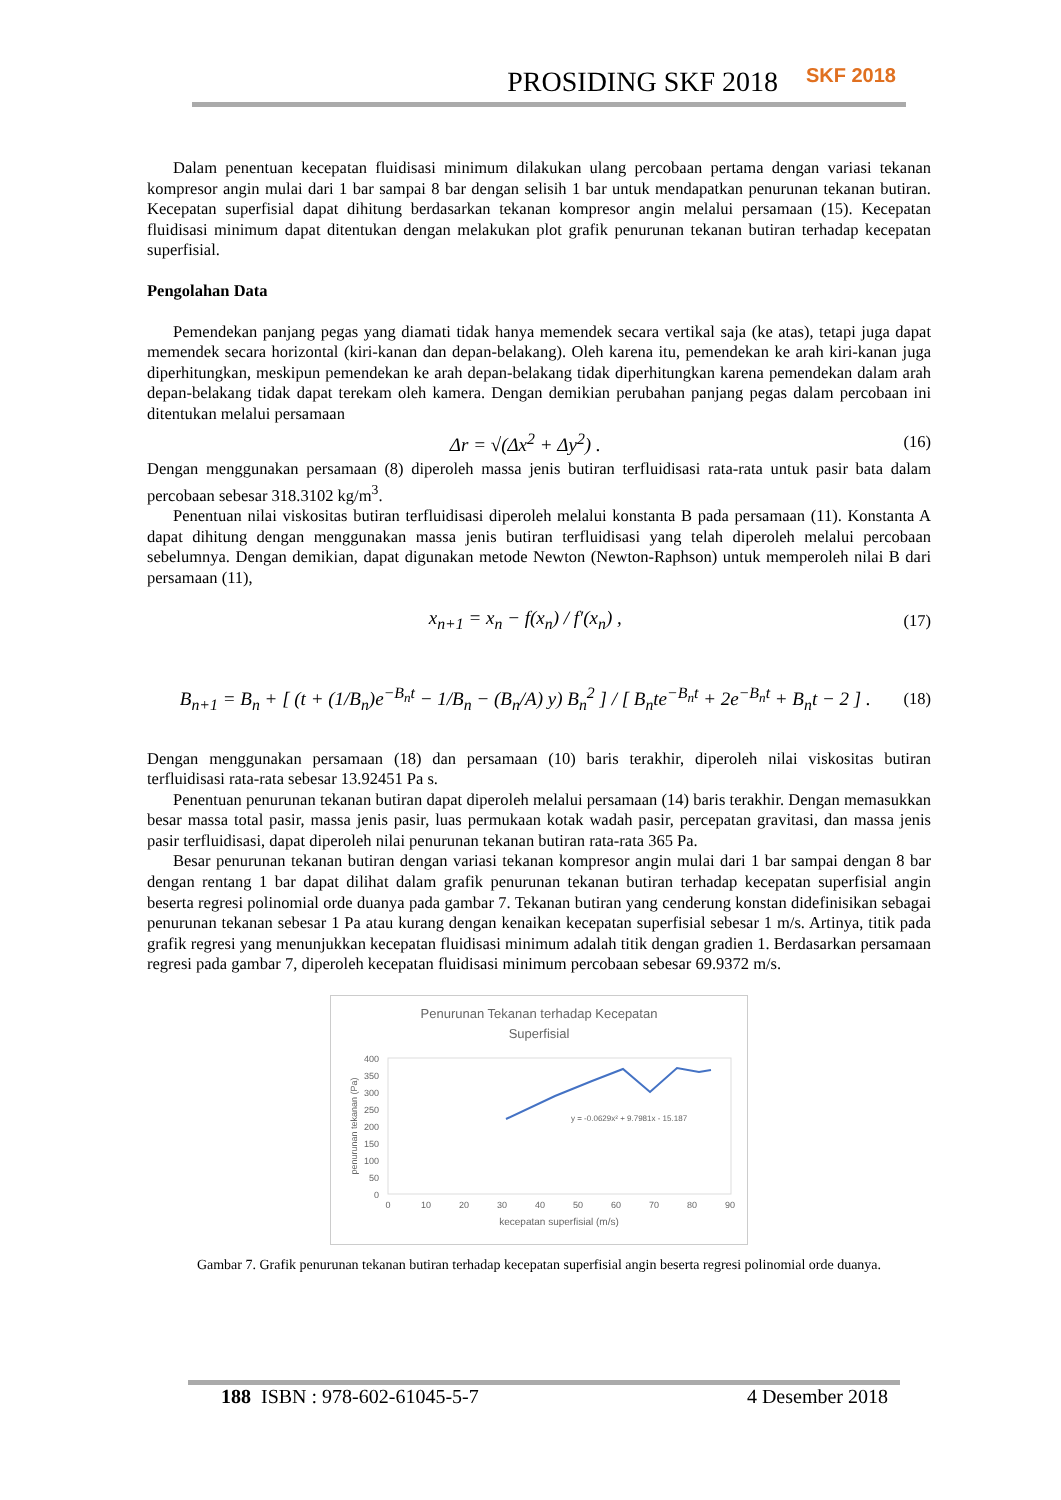PROSIDING SKF 2018 SKF 2018
Dalam penentuan kecepatan fluidisasi minimum dilakukan ulang percobaan pertama dengan variasi tekanan kompresor angin mulai dari 1 bar sampai 8 bar dengan selisih 1 bar untuk mendapatkan penurunan tekanan butiran. Kecepatan superfisial dapat dihitung berdasarkan tekanan kompresor angin melalui persamaan (15). Kecepatan fluidisasi minimum dapat ditentukan dengan melakukan plot grafik penurunan tekanan butiran terhadap kecepatan superfisial.
Pengolahan Data
Pemendekan panjang pegas yang diamati tidak hanya memendek secara vertikal saja (ke atas), tetapi juga dapat memendek secara horizontal (kiri-kanan dan depan-belakang). Oleh karena itu, pemendekan ke arah kiri-kanan juga diperhitungkan, meskipun pemendekan ke arah depan-belakang tidak diperhitungkan karena pemendekan dalam arah depan-belakang tidak dapat terekam oleh kamera. Dengan demikian perubahan panjang pegas dalam percobaan ini ditentukan melalui persamaan
Δr = √(Δx<sup>2</sup> + Δy<sup>2</sup>) . (16)
Dengan menggunakan persamaan (8) diperoleh massa jenis butiran terfluidisasi rata-rata untuk pasir bata dalam percobaan sebesar 318.3102 kg/m<sup>3</sup>.
Penentuan nilai viskositas butiran terfluidisasi diperoleh melalui konstanta B pada persamaan (11). Konstanta A dapat dihitung dengan menggunakan massa jenis butiran terfluidisasi yang telah diperoleh melalui percobaan sebelumnya. Dengan demikian, dapat digunakan metode Newton (Newton-Raphson) untuk memperoleh nilai B dari persamaan (11),
x<sub>n+1</sub> = x<sub>n</sub> − f(x<sub>n</sub>) / f′(x<sub>n</sub>) , (17)
B<sub>n+1</sub> = B<sub>n</sub> + [ (t + (1/B<sub>n</sub>)e<sup>−B<sub>n</sub>t</sup> − 1/B<sub>n</sub> − (B<sub>n</sub>/A) y) B<sub>n</sub><sup>2</sup> ] / [ B<sub>n</sub>te<sup>−B<sub>n</sub>t</sup> + 2e<sup>−B<sub>n</sub>t</sup> + B<sub>n</sub>t − 2 ] . (18)
Dengan menggunakan persamaan (18) dan persamaan (10) baris terakhir, diperoleh nilai viskositas butiran terfluidisasi rata-rata sebesar 13.92451 Pa s.
Penentuan penurunan tekanan butiran dapat diperoleh melalui persamaan (14) baris terakhir. Dengan memasukkan besar massa total pasir, massa jenis pasir, luas permukaan kotak wadah pasir, percepatan gravitasi, dan massa jenis pasir terfluidisasi, dapat diperoleh nilai penurunan tekanan butiran rata-rata 365 Pa.
Besar penurunan tekanan butiran dengan variasi tekanan kompresor angin mulai dari 1 bar sampai dengan 8 bar dengan rentang 1 bar dapat dilihat dalam grafik penurunan tekanan butiran terhadap kecepatan superfisial angin beserta regresi polinomial orde duanya pada gambar 7. Tekanan butiran yang cenderung konstan didefinisikan sebagai penurunan tekanan sebesar 1 Pa atau kurang dengan kenaikan kecepatan superfisial sebesar 1 m/s. Artinya, titik pada grafik regresi yang menunjukkan kecepatan fluidisasi minimum adalah titik dengan gradien 1. Berdasarkan persamaan regresi pada gambar 7, diperoleh kecepatan fluidisasi minimum percobaan sebesar 69.9372 m/s.
Penurunan Tekanan terhadap Kecepatan
Superfisial
400
350
300
250
200
150
100
50
0
0
10
20
30
40
50
60
70
80
90
kecepatan superfisial (m/s)
penurunan tekanan (Pa)
y = -0.0629x² + 9.7981x - 15.187
Gambar 7. Grafik penurunan tekanan butiran terhadap kecepatan superfisial angin beserta regresi polinomial orde duanya.
188 ISBN : 978-602-61045-5-7 4 Desember 2018